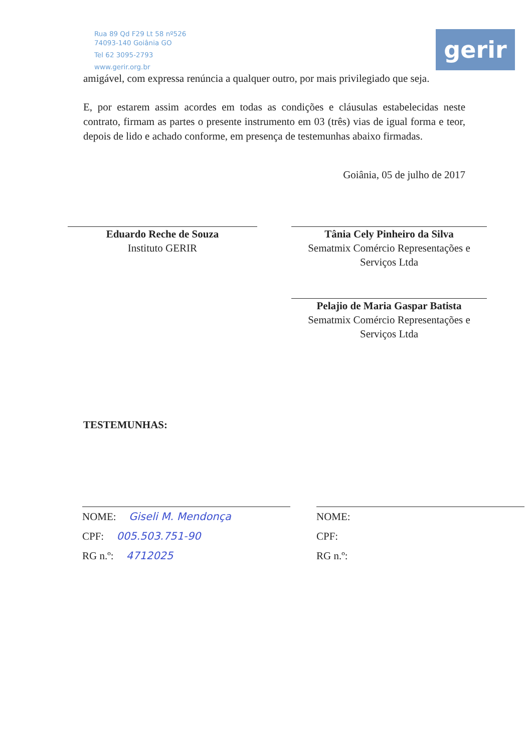Rua 89 Qd F29 Lt 58 nº526
74093-140 Goiânia GO
Tel 62 3095-2793
www.gerir.org.br
gerir
amigável, com expressa renúncia a qualquer outro, por mais privilegiado que seja.
E, por estarem assim acordes em todas as condições e cláusulas estabelecidas neste contrato, firmam as partes o presente instrumento em 03 (três) vias de igual forma e teor, depois de lido e achado conforme, em presença de testemunhas abaixo firmadas.
Goiânia, 05 de julho de 2017
Eduardo Reche de Souza
Instituto GERIR
Tânia Cely Pinheiro da Silva
Sematmix Comércio Representações e Serviços Ltda
Pelajio de Maria Gaspar Batista
Sematmix Comércio Representações e Serviços Ltda
TESTEMUNHAS:
NOME: Giseli M. Mendonça
CPF: 005.503.751-90
RG n.º: 4712025
NOME:
CPF:
RG n.º: